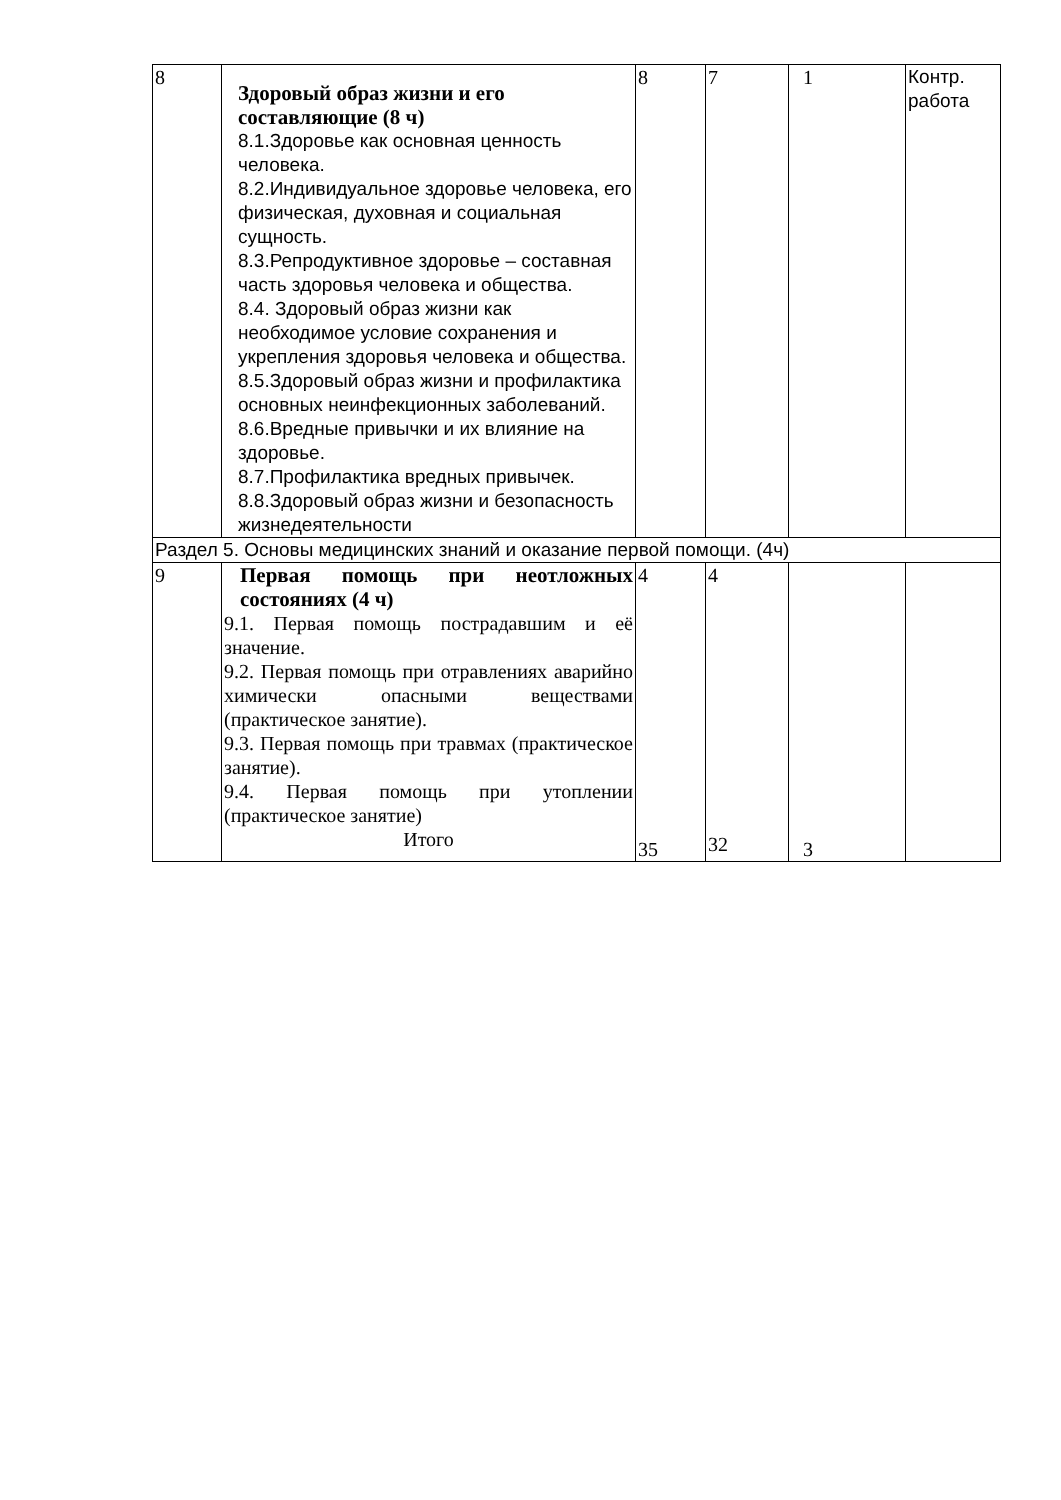| 8 | Здоровый образ жизни и его составляющие (8 ч) 8.1.Здоровье как основная ценность человека. 8.2.Индивидуальное здоровье человека, его физическая, духовная и социальная сущность. 8.3.Репродуктивное здоровье – составная часть здоровья человека и общества. 8.4. Здоровый образ жизни как необходимое условие сохранения и укрепления здоровья человека и общества. 8.5.Здоровый образ жизни и профилактика основных неинфекционных заболеваний. 8.6.Вредные привычки и их влияние на здоровье. 8.7.Профилактика вредных привычек. 8.8.Здоровый образ жизни и безопасность жизнедеятельности | 8 | 7 | 1 | Контр. работа |
| Раздел 5. Основы медицинских знаний и оказание первой помощи. (4ч) | | | | | |
| 9 | Первая помощь при неотложных состояниях (4 ч) 9.1. Первая помощь пострадавшим и её значение. 9.2. Первая помощь при отравлениях аварийно химически опасными веществами (практическое занятие). 9.3. Первая помощь при травмах (практическое занятие). 9.4. Первая помощь при утоплении (практическое занятие) Итого | 4 35 | 4 32 | 3 | |